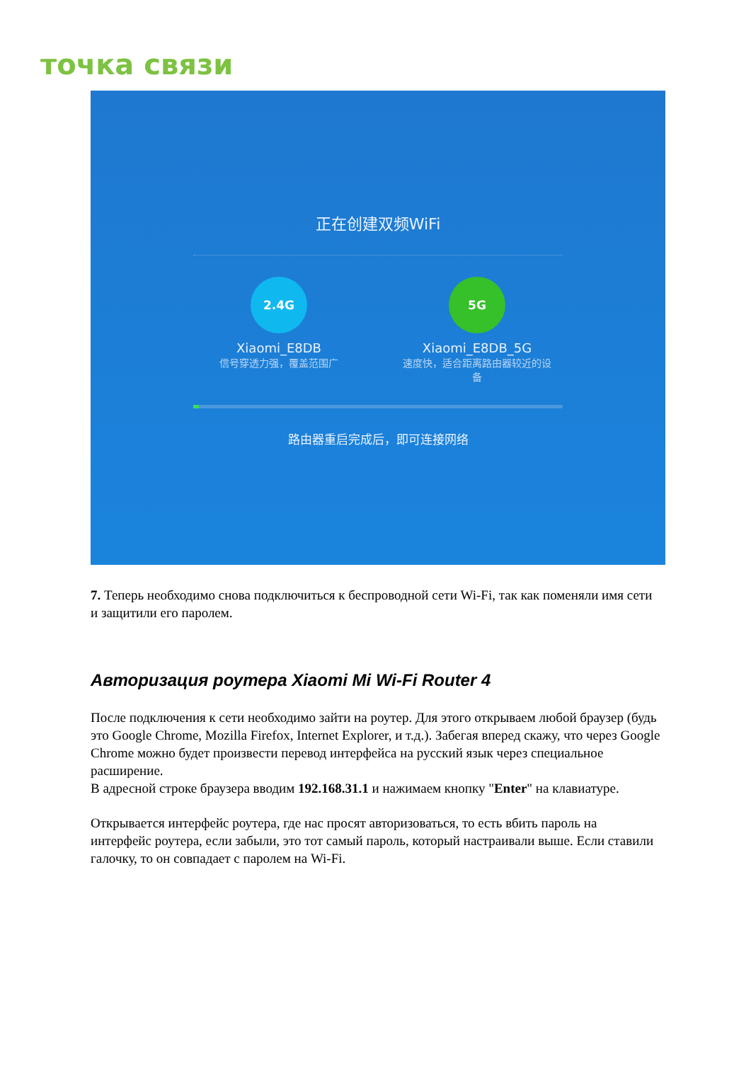точка связи
正在创建双频WiFi
2.4G
Xiaomi_E8DB
信号穿透力强，覆盖范围广
5G
Xiaomi_E8DB_5G
速度快，适合距离路由器较近的设备
路由器重启完成后，即可连接网络
7. Теперь необходимо снова подключиться к беспроводной сети Wi-Fi, так как поменяли имя сети и защитили его паролем.
Авторизация роутера Xiaomi Mi Wi-Fi Router 4
После подключения к сети необходимо зайти на роутер. Для этого открываем любой браузер (будь это Google Chrome, Mozilla Firefox, Internet Explorer, и т.д.). Забегая вперед скажу, что через Google Chrome можно будет произвести перевод интерфейса на русский язык через специальное расширение.
В адресной строке браузера вводим 192.168.31.1 и нажимаем кнопку "Enter" на клавиатуре.
Открывается интерфейс роутера, где нас просят авторизоваться, то есть вбить пароль на интерфейс роутера, если забыли, это тот самый пароль, который настраивали выше. Если ставили галочку, то он совпадает с паролем на Wi-Fi.